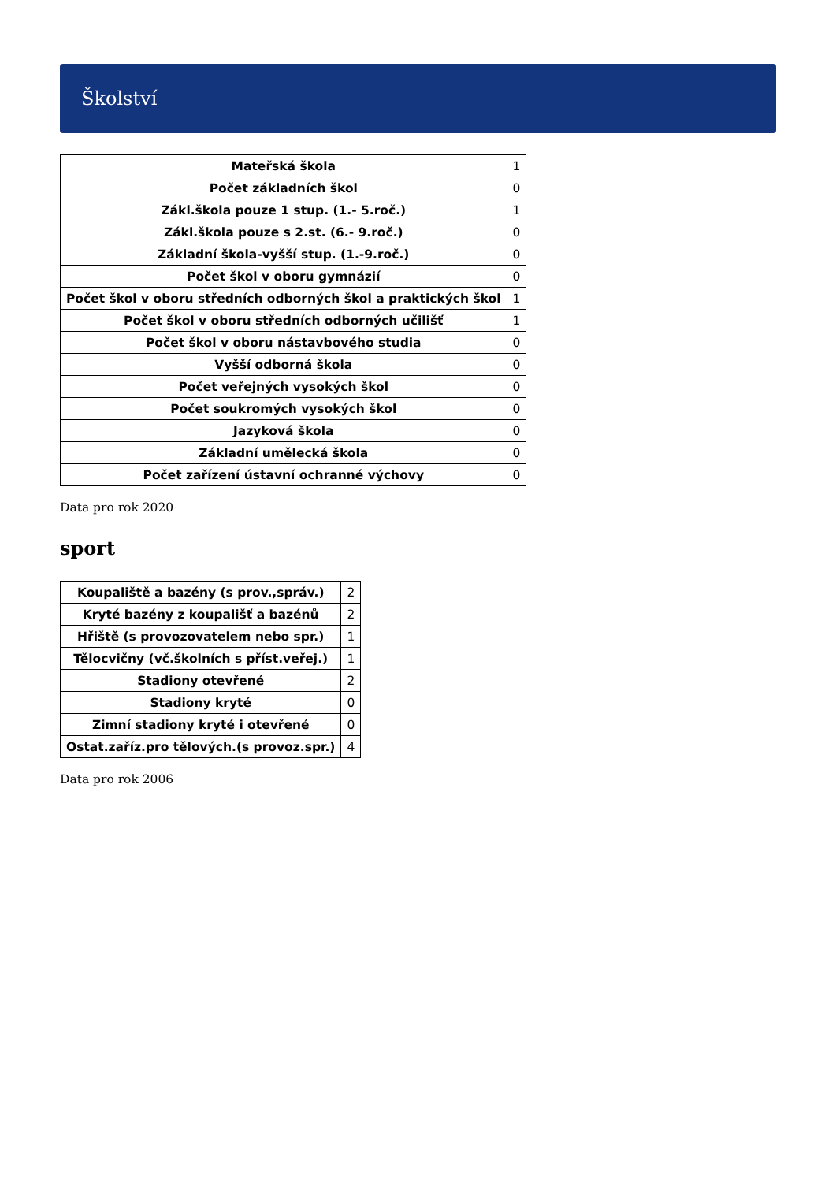Školství
| Mateřská škola | 1 |
| Počet základních škol | 0 |
| Zákl.škola pouze 1 stup. (1.- 5.roč.) | 1 |
| Zákl.škola pouze s 2.st. (6.- 9.roč.) | 0 |
| Základní škola-vyšší stup. (1.-9.roč.) | 0 |
| Počet škol v oboru gymnázií | 0 |
| Počet škol v oboru středních odborných škol a praktických škol | 1 |
| Počet škol v oboru středních odborných učilišť | 1 |
| Počet škol v oboru nástavbového studia | 0 |
| Vyšší odborná škola | 0 |
| Počet veřejných vysokých škol | 0 |
| Počet soukromých vysokých škol | 0 |
| Jazyková škola | 0 |
| Základní umělecká škola | 0 |
| Počet zařízení ústavní ochranné výchovy | 0 |
Data pro rok 2020
sport
| Koupaliště a bazény (s prov.,správ.) | 2 |
| Kryté bazény z koupališť a bazénů | 2 |
| Hřiště (s provozovatelem nebo spr.) | 1 |
| Tělocvičny (vč.školních s příst.veřej.) | 1 |
| Stadiony otevřené | 2 |
| Stadiony kryté | 0 |
| Zimní stadiony kryté i otevřené | 0 |
| Ostat.zaříz.pro tělových.(s provoz.spr.) | 4 |
Data pro rok 2006